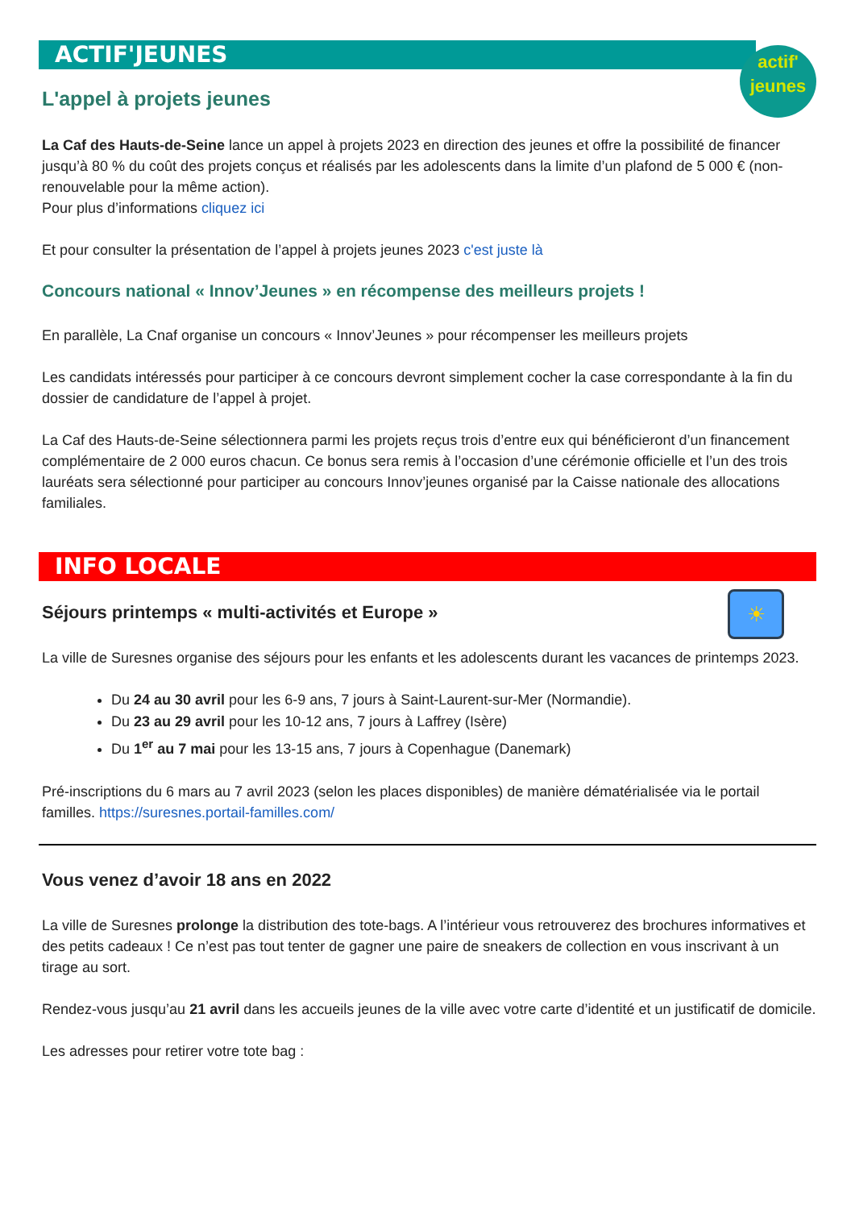ACTIF'JEUNES
actif'
jeunes
L'appel à projets jeunes
La Caf des Hauts-de-Seine lance un appel à projets 2023 en direction des jeunes et offre la possibilité de financer jusqu’à 80 % du coût des projets conçus et réalisés par les adolescents dans la limite d’un plafond de 5 000 € (non-renouvelable pour la même action).
Pour plus d’informations cliquez ici
Et pour consulter la présentation de l’appel à projets jeunes 2023 c'est juste là
Concours national « Innov’Jeunes » en récompense des meilleurs projets !
En parallèle, La Cnaf organise un concours « Innov’Jeunes » pour récompenser les meilleurs projets
Les candidats intéressés pour participer à ce concours devront simplement cocher la case correspondante à la fin du dossier de candidature de l’appel à projet.
La Caf des Hauts-de-Seine sélectionnera parmi les projets reçus trois d’entre eux qui bénéficieront d’un financement complémentaire de 2 000 euros chacun. Ce bonus sera remis à l’occasion d’une cérémonie officielle et l’un des trois lauréats sera sélectionné pour participer au concours Innov’jeunes organisé par la Caisse nationale des allocations familiales.
INFO LOCALE
☀
Séjours printemps « multi-activités et Europe »
La ville de Suresnes organise des séjours pour les enfants et les adolescents durant les vacances de printemps 2023.
Du 24 au 30 avril pour les 6-9 ans, 7 jours à Saint-Laurent-sur-Mer (Normandie).
Du 23 au 29 avril pour les 10-12 ans, 7 jours à Laffrey (Isère)
Du 1<sup>er</sup> au 7 mai pour les 13-15 ans, 7 jours à Copenhague (Danemark)
Pré-inscriptions du 6 mars au 7 avril 2023 (selon les places disponibles) de manière dématérialisée via le portail familles. https://suresnes.portail-familles.com/
Vous venez d’avoir 18 ans en 2022
La ville de Suresnes prolonge la distribution des tote-bags. A l’intérieur vous retrouverez des brochures informatives et des petits cadeaux ! Ce n’est pas tout tenter de gagner une paire de sneakers de collection en vous inscrivant à un tirage au sort.
Rendez-vous jusqu’au 21 avril dans les accueils jeunes de la ville avec votre carte d’identité et un justificatif de domicile.
Les adresses pour retirer votre tote bag :